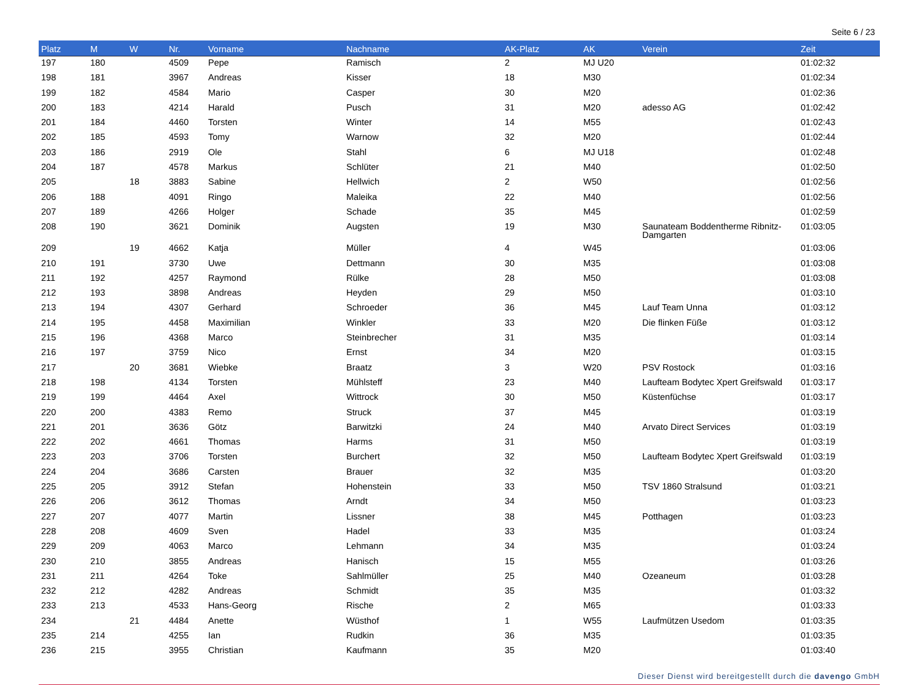Seite 6 / 23
| Platz | M | W | Nr. | Vorname | Nachname | AK-Platz | AK | Verein | Zeit |
| --- | --- | --- | --- | --- | --- | --- | --- | --- | --- |
| 197 | 180 | | 4509 | Pepe | Ramisch | 2 | MJ U20 | | 01:02:32 |
| 198 | 181 | | 3967 | Andreas | Kisser | 18 | M30 | | 01:02:34 |
| 199 | 182 | | 4584 | Mario | Casper | 30 | M20 | | 01:02:36 |
| 200 | 183 | | 4214 | Harald | Pusch | 31 | M20 | adesso AG | 01:02:42 |
| 201 | 184 | | 4460 | Torsten | Winter | 14 | M55 | | 01:02:43 |
| 202 | 185 | | 4593 | Tomy | Warnow | 32 | M20 | | 01:02:44 |
| 203 | 186 | | 2919 | Ole | Stahl | 6 | MJ U18 | | 01:02:48 |
| 204 | 187 | | 4578 | Markus | Schlüter | 21 | M40 | | 01:02:50 |
| 205 | | 18 | 3883 | Sabine | Hellwich | 2 | W50 | | 01:02:56 |
| 206 | 188 | | 4091 | Ringo | Maleika | 22 | M40 | | 01:02:56 |
| 207 | 189 | | 4266 | Holger | Schade | 35 | M45 | | 01:02:59 |
| 208 | 190 | | 3621 | Dominik | Augsten | 19 | M30 | Saunateam Boddentherme Ribnitz-Damgarten | 01:03:05 |
| 209 | | 19 | 4662 | Katja | Müller | 4 | W45 | | 01:03:06 |
| 210 | 191 | | 3730 | Uwe | Dettmann | 30 | M35 | | 01:03:08 |
| 211 | 192 | | 4257 | Raymond | Rülke | 28 | M50 | | 01:03:08 |
| 212 | 193 | | 3898 | Andreas | Heyden | 29 | M50 | | 01:03:10 |
| 213 | 194 | | 4307 | Gerhard | Schroeder | 36 | M45 | Lauf Team Unna | 01:03:12 |
| 214 | 195 | | 4458 | Maximilian | Winkler | 33 | M20 | Die flinken Füße | 01:03:12 |
| 215 | 196 | | 4368 | Marco | Steinbrecher | 31 | M35 | | 01:03:14 |
| 216 | 197 | | 3759 | Nico | Ernst | 34 | M20 | | 01:03:15 |
| 217 | | 20 | 3681 | Wiebke | Braatz | 3 | W20 | PSV Rostock | 01:03:16 |
| 218 | 198 | | 4134 | Torsten | Mühlsteff | 23 | M40 | Laufteam Bodytec Xpert Greifswald | 01:03:17 |
| 219 | 199 | | 4464 | Axel | Wittrock | 30 | M50 | Küstenfüchse | 01:03:17 |
| 220 | 200 | | 4383 | Remo | Struck | 37 | M45 | | 01:03:19 |
| 221 | 201 | | 3636 | Götz | Barwitzki | 24 | M40 | Arvato Direct Services | 01:03:19 |
| 222 | 202 | | 4661 | Thomas | Harms | 31 | M50 | | 01:03:19 |
| 223 | 203 | | 3706 | Torsten | Burchert | 32 | M50 | Laufteam Bodytec Xpert Greifswald | 01:03:19 |
| 224 | 204 | | 3686 | Carsten | Brauer | 32 | M35 | | 01:03:20 |
| 225 | 205 | | 3912 | Stefan | Hohenstein | 33 | M50 | TSV 1860 Stralsund | 01:03:21 |
| 226 | 206 | | 3612 | Thomas | Arndt | 34 | M50 | | 01:03:23 |
| 227 | 207 | | 4077 | Martin | Lissner | 38 | M45 | Potthagen | 01:03:23 |
| 228 | 208 | | 4609 | Sven | Hadel | 33 | M35 | | 01:03:24 |
| 229 | 209 | | 4063 | Marco | Lehmann | 34 | M35 | | 01:03:24 |
| 230 | 210 | | 3855 | Andreas | Hanisch | 15 | M55 | | 01:03:26 |
| 231 | 211 | | 4264 | Toke | Sahlmüller | 25 | M40 | Ozeaneum | 01:03:28 |
| 232 | 212 | | 4282 | Andreas | Schmidt | 35 | M35 | | 01:03:32 |
| 233 | 213 | | 4533 | Hans-Georg | Rische | 2 | M65 | | 01:03:33 |
| 234 | | 21 | 4484 | Anette | Wüsthof | 1 | W55 | Laufmützen Usedom | 01:03:35 |
| 235 | 214 | | 4255 | Ian | Rudkin | 36 | M35 | | 01:03:35 |
| 236 | 215 | | 3955 | Christian | Kaufmann | 35 | M20 | | 01:03:40 |
Dieser Dienst wird bereitgestellt durch die davengo GmbH